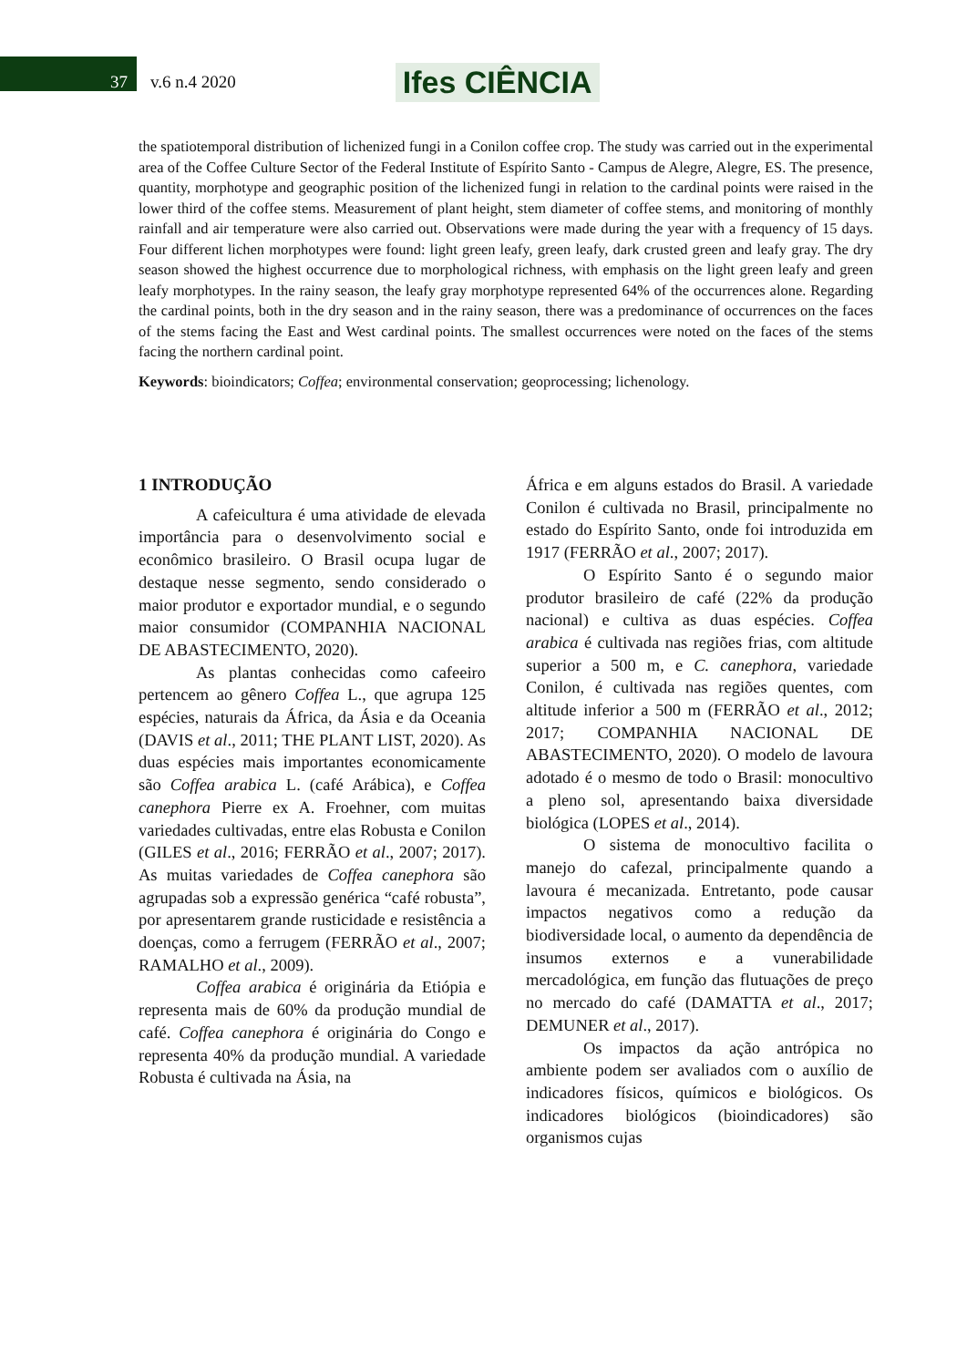37 v.6 n.4 2020 Ifes CIÊNCIA
the spatiotemporal distribution of lichenized fungi in a Conilon coffee crop. The study was carried out in the experimental area of the Coffee Culture Sector of the Federal Institute of Espírito Santo - Campus de Alegre, Alegre, ES. The presence, quantity, morphotype and geographic position of the lichenized fungi in relation to the cardinal points were raised in the lower third of the coffee stems. Measurement of plant height, stem diameter of coffee stems, and monitoring of monthly rainfall and air temperature were also carried out. Observations were made during the year with a frequency of 15 days. Four different lichen morphotypes were found: light green leafy, green leafy, dark crusted green and leafy gray. The dry season showed the highest occurrence due to morphological richness, with emphasis on the light green leafy and green leafy morphotypes. In the rainy season, the leafy gray morphotype represented 64% of the occurrences alone. Regarding the cardinal points, both in the dry season and in the rainy season, there was a predominance of occurrences on the faces of the stems facing the East and West cardinal points. The smallest occurrences were noted on the faces of the stems facing the northern cardinal point.
Keywords: bioindicators; Coffea; environmental conservation; geoprocessing; lichenology.
1 INTRODUÇÃO
A cafeicultura é uma atividade de elevada importância para o desenvolvimento social e econômico brasileiro. O Brasil ocupa lugar de destaque nesse segmento, sendo considerado o maior produtor e exportador mundial, e o segundo maior consumidor (COMPANHIA NACIONAL DE ABASTECIMENTO, 2020).
As plantas conhecidas como cafeeiro pertencem ao gênero Coffea L., que agrupa 125 espécies, naturais da África, da Ásia e da Oceania (DAVIS et al., 2011; THE PLANT LIST, 2020). As duas espécies mais importantes economicamente são Coffea arabica L. (café Arábica), e Coffea canephora Pierre ex A. Froehner, com muitas variedades cultivadas, entre elas Robusta e Conilon (GILES et al., 2016; FERRÃO et al., 2007; 2017). As muitas variedades de Coffea canephora são agrupadas sob a expressão genérica “café robusta”, por apresentarem grande rusticidade e resistência a doenças, como a ferrugem (FERRÃO et al., 2007; RAMALHO et al., 2009).
Coffea arabica é originária da Etiópia e representa mais de 60% da produção mundial de café. Coffea canephora é originária do Congo e representa 40% da produção mundial. A variedade Robusta é cultivada na Ásia, na
África e em alguns estados do Brasil. A variedade Conilon é cultivada no Brasil, principalmente no estado do Espírito Santo, onde foi introduzida em 1917 (FERRÃO et al., 2007; 2017).
O Espírito Santo é o segundo maior produtor brasileiro de café (22% da produção nacional) e cultiva as duas espécies. Coffea arabica é cultivada nas regiões frias, com altitude superior a 500 m, e C. canephora, variedade Conilon, é cultivada nas regiões quentes, com altitude inferior a 500 m (FERRÃO et al., 2012; 2017; COMPANHIA NACIONAL DE ABASTECIMENTO, 2020). O modelo de lavoura adotado é o mesmo de todo o Brasil: monocultivo a pleno sol, apresentando baixa diversidade biológica (LOPES et al., 2014).
O sistema de monocultivo facilita o manejo do cafezal, principalmente quando a lavoura é mecanizada. Entretanto, pode causar impactos negativos como a redução da biodiversidade local, o aumento da dependência de insumos externos e a vunerabilidade mercadológica, em função das flutuações de preço no mercado do café (DAMATTA et al., 2017; DEMUNER et al., 2017).
Os impactos da ação antrópica no ambiente podem ser avaliados com o auxílio de indicadores físicos, químicos e biológicos. Os indicadores biológicos (bioindicadores) são organismos cujas